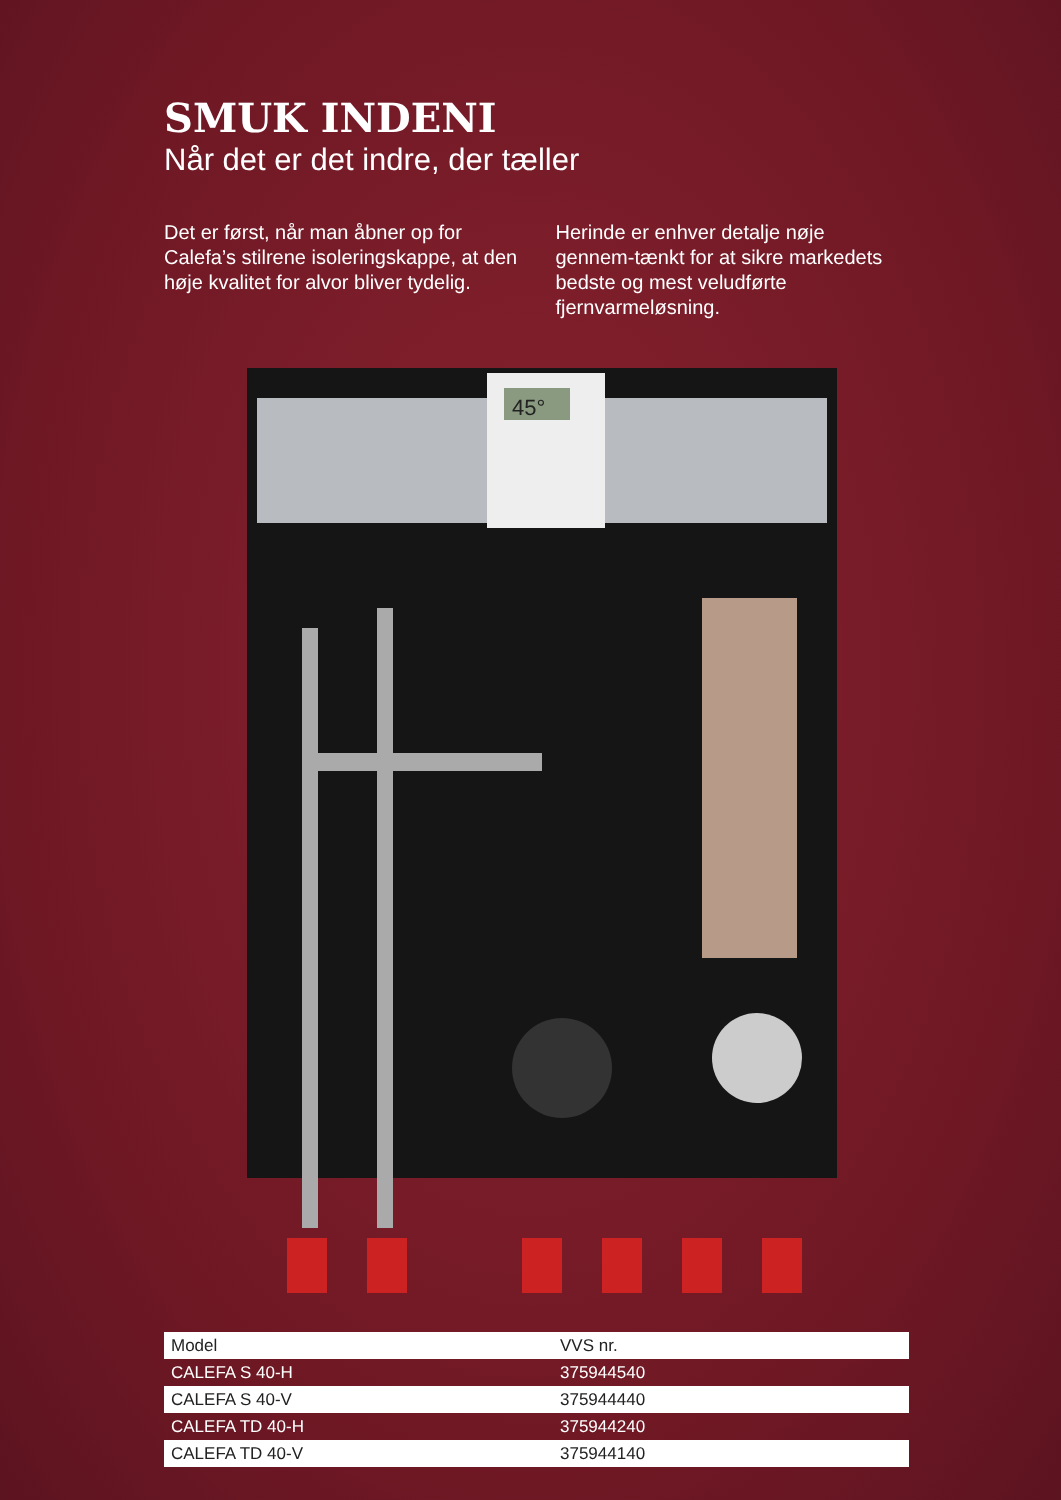SMUK INDENI
Når det er det indre, der tæller
Det er først, når man åbner op for Calefa’s stilrene isoleringskappe, at den høje kvalitet for alvor bliver tydelig.
Herinde er enhver detalje nøje gennem-tænkt for at sikre markedets bedste og mest veludførte fjernvarmeløsning.
45°
| Model | VVS nr. |
| CALEFA S 40-H | 375944540 |
| CALEFA S 40-V | 375944440 |
| CALEFA TD 40-H | 375944240 |
| CALEFA TD 40-V | 375944140 |